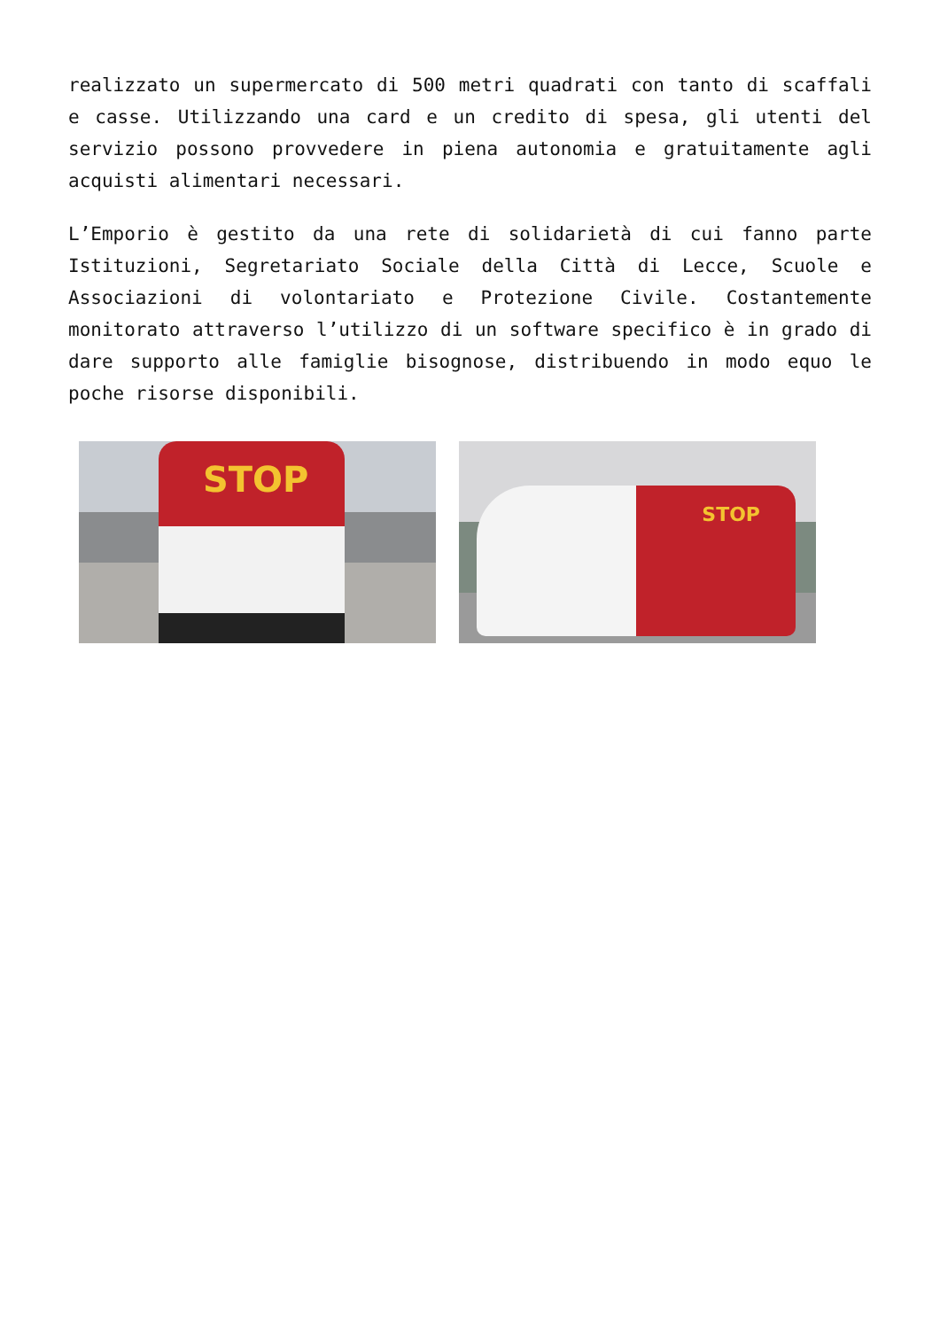realizzato un supermercato di 500 metri quadrati con tanto di scaffali e casse. Utilizzando una card e un credito di spesa, gli utenti del servizio possono provvedere in piena autonomia e gratuitamente agli acquisti alimentari necessari.
L’Emporio è gestito da una rete di solidarietà di cui fanno parte Istituzioni, Segretariato Sociale della Città di Lecce, Scuole e Associazioni di volontariato e Protezione Civile. Costantemente monitorato attraverso l’utilizzo di un software specifico è in grado di dare supporto alle famiglie bisognose, distribuendo in modo equo le poche risorse disponibili.
STOP
STOP